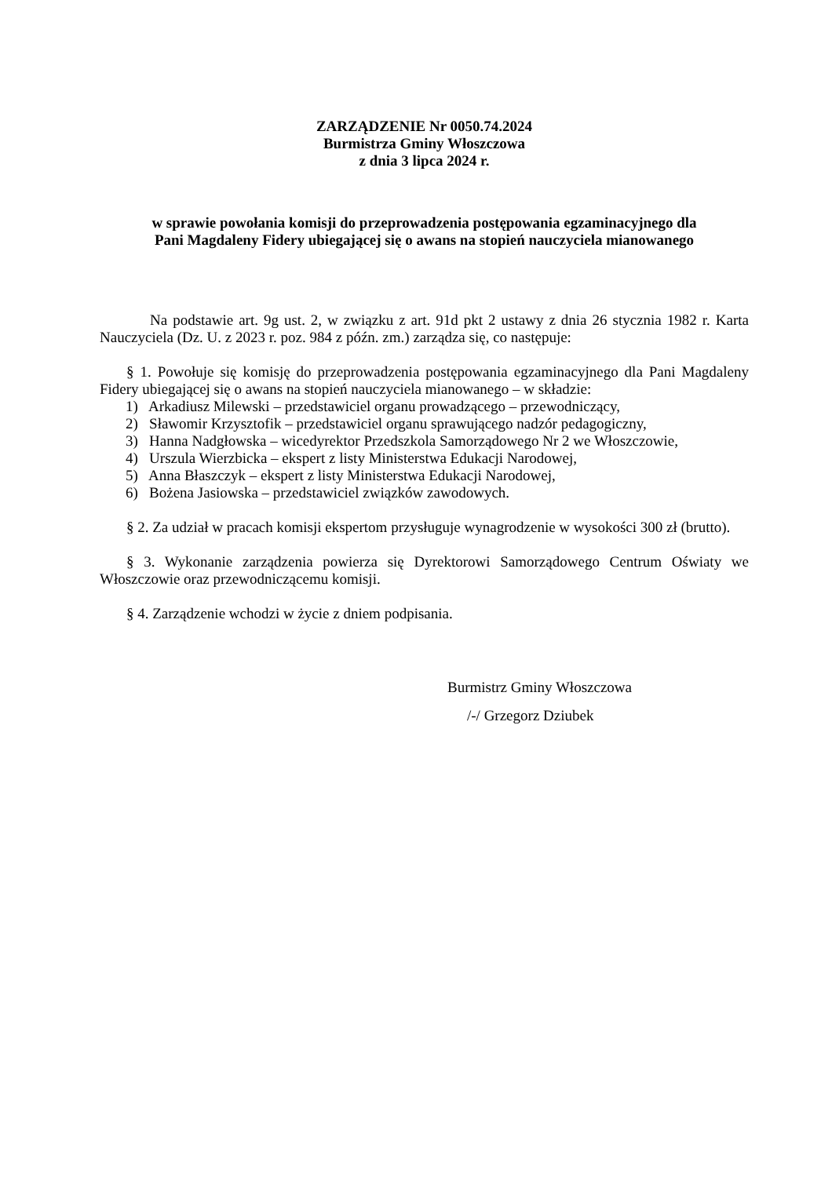ZARZĄDZENIE Nr 0050.74.2024
Burmistrza Gminy Włoszczowa
z dnia 3 lipca 2024 r.
w sprawie powołania komisji do przeprowadzenia postępowania egzaminacyjnego dla
Pani Magdaleny Fidery ubiegającej się o awans na stopień nauczyciela mianowanego
Na podstawie art. 9g ust. 2, w związku z art. 91d pkt 2 ustawy z dnia 26 stycznia 1982 r. Karta Nauczyciela (Dz. U. z 2023 r. poz. 984 z późn. zm.) zarządza się, co następuje:
§ 1. Powołuje się komisję do przeprowadzenia postępowania egzaminacyjnego dla Pani Magdaleny Fidery ubiegającej się o awans na stopień nauczyciela mianowanego – w składzie:
1) Arkadiusz Milewski – przedstawiciel organu prowadzącego – przewodniczący,
2) Sławomir Krzysztofik – przedstawiciel organu sprawującego nadzór pedagogiczny,
3) Hanna Nadgłowska – wicedyrektor Przedszkola Samorządowego Nr 2 we Włoszczowie,
4) Urszula Wierzbicka – ekspert z listy Ministerstwa Edukacji Narodowej,
5) Anna Błaszczyk – ekspert z listy Ministerstwa Edukacji Narodowej,
6) Bożena Jasiowska – przedstawiciel związków zawodowych.
§ 2. Za udział w pracach komisji ekspertom przysługuje wynagrodzenie w wysokości 300 zł (brutto).
§ 3. Wykonanie zarządzenia powierza się Dyrektorowi Samorządowego Centrum Oświaty we Włoszczowie oraz przewodniczącemu komisji.
§ 4. Zarządzenie wchodzi w życie z dniem podpisania.
Burmistrz Gminy Włoszczowa
/-/ Grzegorz Dziubek